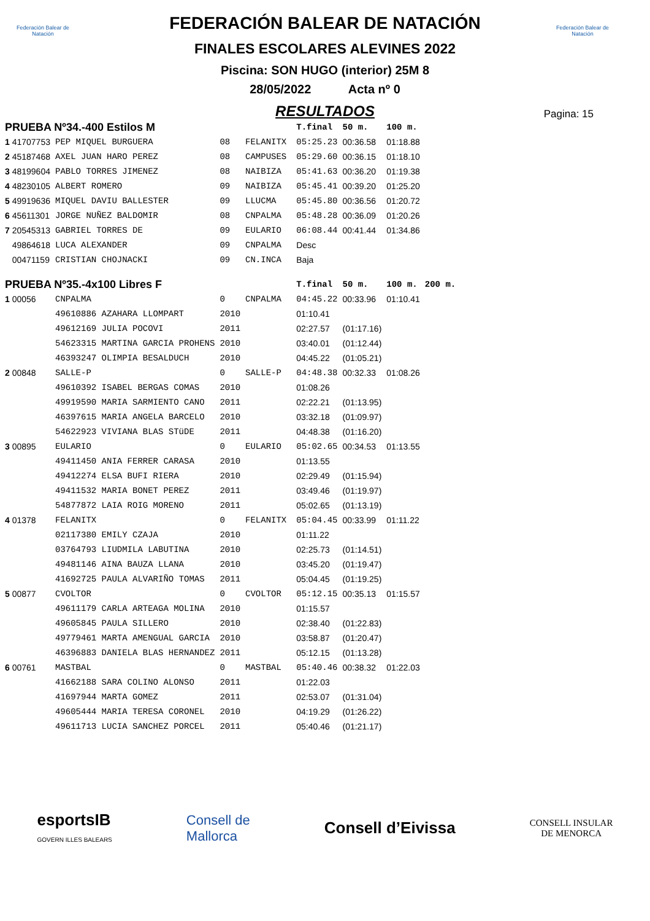Federación Balear de Natación
Federación Balear de Natación
FEDERACIÓN BALEAR DE NATACIÓN
FINALES ESCOLARES ALEVINES 2022
Piscina: SON HUGO (interior) 25M 8
28/05/2022 Acta nº 0
RESULTADOS
Pagina: 15
| PRUEBA Nº34.-400 Estilos M | | | | | T.final | 50 m. | 100 m. | |
| 1 41707753 | PEP MIQUEL BURGUERA | 08 | FELANITX | | 05:25.23 | 00:36.58 | 01:18.88 | |
| 2 45187468 | AXEL JUAN HARO PEREZ | 08 | CAMPUSES | | 05:29.60 | 00:36.15 | 01:18.10 | |
| 3 48199604 | PABLO TORRES JIMENEZ | 08 | NAIBIZA | | 05:41.63 | 00:36.20 | 01:19.38 | |
| 4 48230105 | ALBERT ROMERO | 09 | NAIBIZA | | 05:45.41 | 00:39.20 | 01:25.20 | |
| 5 49919636 | MIQUEL DAVIU BALLESTER | 09 | LLUCMA | | 05:45.80 | 00:36.56 | 01:20.72 | |
| 6 45611301 | JORGE NUÑEZ BALDOMIR | 08 | CNPALMA | | 05:48.28 | 00:36.09 | 01:20.26 | |
| 7 20545313 | GABRIEL TORRES DE | 09 | EULARIO | | 06:08.44 | 00:41.44 | 01:34.86 | |
| 49864618 | LUCA ALEXANDER | 09 | CNPALMA | | Desc | | | |
| 00471159 | CRISTIAN CHOJNACKI | 09 | CN.INCA | | Baja | | | |
| PRUEBA Nº35.-4x100 Libres F | | | | | T.final | 50 m. | 100 m. | 200 m. |
| 1 00056 | CNPALMA | 0 | CNPALMA | | 04:45.22 | 00:33.96 | 01:10.41 | |
| | 49610886 AZAHARA LLOMPART | 2010 | | | 01:10.41 | | | |
| | 49612169 JULIA POCOVI | 2011 | | | 02:27.57 | (01:17.16) | | |
| | 54623315 MARTINA GARCIA PROHENS | 2010 | | | 03:40.01 | (01:12.44) | | |
| | 46393247 OLIMPIA BESALDUCH | 2010 | | | 04:45.22 | (01:05.21) | | |
| 2 00848 | SALLE-P | 0 | SALLE-P | | 04:48.38 | 00:32.33 | 01:08.26 | |
| | 49610392 ISABEL BERGAS COMAS | 2010 | | | 01:08.26 | | | |
| | 49919590 MARIA SARMIENTO CANO | 2011 | | | 02:22.21 | (01:13.95) | | |
| | 46397615 MARIA ANGELA BARCELO | 2010 | | | 03:32.18 | (01:09.97) | | |
| | 54622923 VIVIANA BLAS STüDE | 2011 | | | 04:48.38 | (01:16.20) | | |
| 3 00895 | EULARIO | 0 | EULARIO | | 05:02.65 | 00:34.53 | 01:13.55 | |
| | 49411450 ANIA FERRER CARASA | 2010 | | | 01:13.55 | | | |
| | 49412274 ELSA BUFI RIERA | 2010 | | | 02:29.49 | (01:15.94) | | |
| | 49411532 MARIA BONET PEREZ | 2011 | | | 03:49.46 | (01:19.97) | | |
| | 54877872 LAIA ROIG MORENO | 2011 | | | 05:02.65 | (01:13.19) | | |
| 4 01378 | FELANITX | 0 | FELANITX | | 05:04.45 | 00:33.99 | 01:11.22 | |
| | 02117380 EMILY CZAJA | 2010 | | | 01:11.22 | | | |
| | 03764793 LIUDMILA LABUTINA | 2010 | | | 02:25.73 | (01:14.51) | | |
| | 49481146 AINA BAUZA LLANA | 2010 | | | 03:45.20 | (01:19.47) | | |
| | 41692725 PAULA ALVARIÑO TOMAS | 2011 | | | 05:04.45 | (01:19.25) | | |
| 5 00877 | CVOLTOR | 0 | CVOLTOR | | 05:12.15 | 00:35.13 | 01:15.57 | |
| | 49611179 CARLA ARTEAGA MOLINA | 2010 | | | 01:15.57 | | | |
| | 49605845 PAULA SILLERO | 2010 | | | 02:38.40 | (01:22.83) | | |
| | 49779461 MARTA AMENGUAL GARCIA | 2010 | | | 03:58.87 | (01:20.47) | | |
| | 46396883 DANIELA BLAS HERNANDEZ | 2011 | | | 05:12.15 | (01:13.28) | | |
| 6 00761 | MASTBAL | 0 | MASTBAL | | 05:40.46 | 00:38.32 | 01:22.03 | |
| | 41662188 SARA COLINO ALONSO | 2011 | | | 01:22.03 | | | |
| | 41697944 MARTA GOMEZ | 2011 | | | 02:53.07 | (01:31.04) | | |
| | 49605444 MARIA TERESA CORONEL | 2010 | | | 04:19.29 | (01:26.22) | | |
| | 49611713 LUCIA SANCHEZ PORCEL | 2011 | | | 05:40.46 | (01:21.17) | | |
esportsIB
GOVERN ILLES BALEARS
Consell de
Mallorca
Consell d’Eivissa
CONSELL INSULAR
DE MENORCA